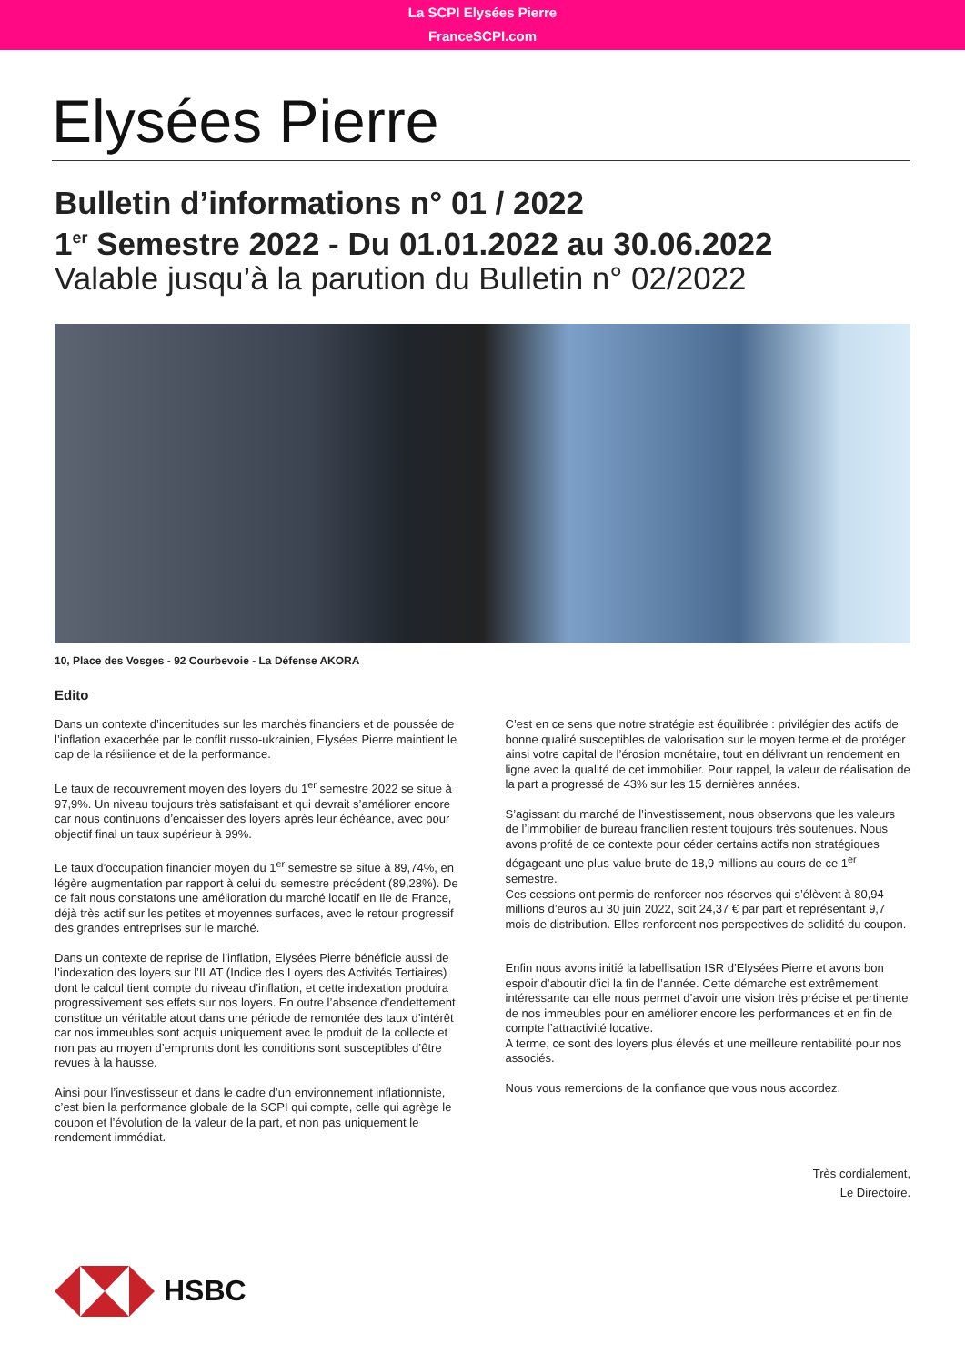La SCPI Elysées Pierre
FranceSCPI.com
Elysées Pierre
Bulletin d’informations n° 01 / 2022
1<sup>er</sup> Semestre 2022 - Du 01.01.2022 au 30.06.2022
Valable jusqu’à la parution du Bulletin n° 02/2022
10, Place des Vosges - 92 Courbevoie - La Défense AKORA
Edito
Dans un contexte d’incertitudes sur les marchés financiers et de poussée de l’inflation exacerbée par le conflit russo-ukrainien, Elysées Pierre maintient le cap de la résilience et de la performance.
Le taux de recouvrement moyen des loyers du 1<sup>er</sup> semestre 2022 se situe à 97,9%. Un niveau toujours très satisfaisant et qui devrait s’améliorer encore car nous continuons d’encaisser des loyers après leur échéance, avec pour objectif final un taux supérieur à 99%.
Le taux d’occupation financier moyen du 1<sup>er</sup> semestre se situe à 89,74%, en légère augmentation par rapport à celui du semestre précédent (89,28%). De ce fait nous constatons une amélioration du marché locatif en Ile de France, déjà très actif sur les petites et moyennes surfaces, avec le retour progressif des grandes entreprises sur le marché.
Dans un contexte de reprise de l’inflation, Elysées Pierre bénéficie aussi de l’indexation des loyers sur l’ILAT (Indice des Loyers des Activités Tertiaires) dont le calcul tient compte du niveau d’inflation, et cette indexation produira progressivement ses effets sur nos loyers. En outre l’absence d’endettement constitue un véritable atout dans une période de remontée des taux d’intérêt car nos immeubles sont acquis uniquement avec le produit de la collecte et non pas au moyen d’emprunts dont les conditions sont susceptibles d’être revues à la hausse.
Ainsi pour l’investisseur et dans le cadre d’un environnement inflationniste, c’est bien la performance globale de la SCPI qui compte, celle qui agrège le coupon et l’évolution de la valeur de la part, et non pas uniquement le rendement immédiat.
C’est en ce sens que notre stratégie est équilibrée : privilégier des actifs de bonne qualité susceptibles de valorisation sur le moyen terme et de protéger ainsi votre capital de l’érosion monétaire, tout en délivrant un rendement en ligne avec la qualité de cet immobilier. Pour rappel, la valeur de réalisation de la part a progressé de 43% sur les 15 dernières années.
S’agissant du marché de l’investissement, nous observons que les valeurs de l’immobilier de bureau francilien restent toujours très soutenues. Nous avons profité de ce contexte pour céder certains actifs non stratégiques dégageant une plus-value brute de 18,9 millions au cours de ce 1<sup>er</sup> semestre.
Ces cessions ont permis de renforcer nos réserves qui s’élèvent à 80,94 millions d’euros au 30 juin 2022, soit 24,37 € par part et représentant 9,7 mois de distribution. Elles renforcent nos perspectives de solidité du coupon.
Enfin nous avons initié la labellisation ISR d’Elysées Pierre et avons bon espoir d’aboutir d’ici la fin de l’année. Cette démarche est extrêmement intéressante car elle nous permet d’avoir une vision très précise et pertinente de nos immeubles pour en améliorer encore les performances et en fin de compte l’attractivité locative.
A terme, ce sont des loyers plus élevés et une meilleure rentabilité pour nos associés.
Nous vous remercions de la confiance que vous nous accordez.
Très cordialement,
Le Directoire.
HSBC